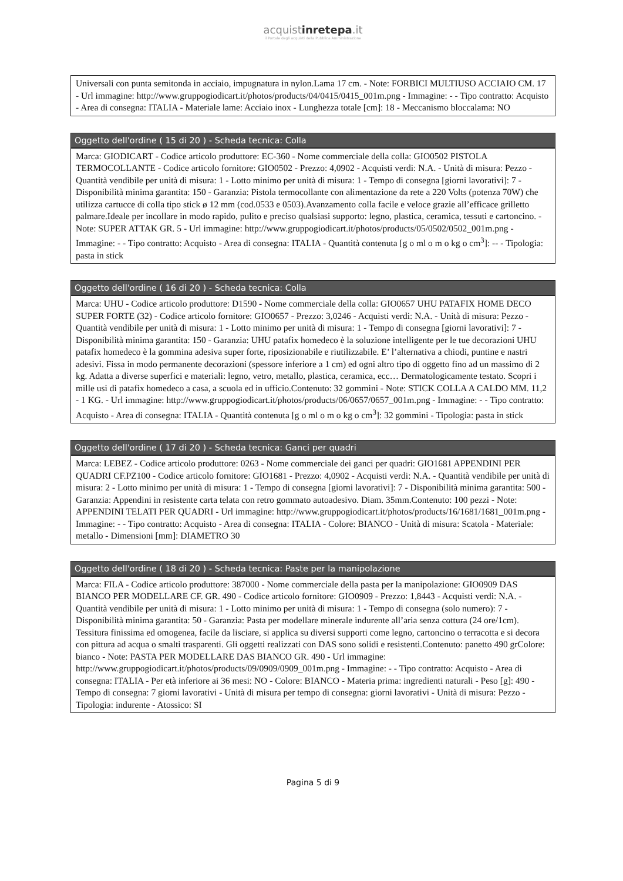acquistinretepa.it
il Portale degli acquisti della Pubblica Amministrazione
Universali con punta semitonda in acciaio, impugnatura in nylon.Lama 17 cm. - Note: FORBICI MULTIUSO ACCIAIO CM. 17 - Url immagine: http://www.gruppogiodicart.it/photos/products/04/0415/0415_001m.png - Immagine: - - Tipo contratto: Acquisto - Area di consegna: ITALIA - Materiale lame: Acciaio inox - Lunghezza totale [cm]: 18 - Meccanismo bloccalama: NO
Oggetto dell'ordine ( 15 di 20 ) - Scheda tecnica: Colla
Marca: GIODICART - Codice articolo produttore: EC-360 - Nome commerciale della colla: GIO0502 PISTOLA TERMOCOLLANTE - Codice articolo fornitore: GIO0502 - Prezzo: 4,0902 - Acquisti verdi: N.A. - Unità di misura: Pezzo - Quantità vendibile per unità di misura: 1 - Lotto minimo per unità di misura: 1 - Tempo di consegna [giorni lavorativi]: 7 - Disponibilità minima garantita: 150 - Garanzia: Pistola termocollante con alimentazione da rete a 220 Volts (potenza 70W) che utilizza cartucce di colla tipo stick ø 12 mm (cod.0533 e 0503).Avanzamento colla facile e veloce grazie all’efficace grilletto palmare.Ideale per incollare in modo rapido, pulito e preciso qualsiasi supporto: legno, plastica, ceramica, tessuti e cartoncino. - Note: SUPER ATTAK GR. 5 - Url immagine: http://www.gruppogiodicart.it/photos/products/05/0502/0502_001m.png - Immagine: - - Tipo contratto: Acquisto - Area di consegna: ITALIA - Quantità contenuta [g o ml o m o kg o cm<sup>3</sup>]: -- - Tipologia: pasta in stick
Oggetto dell'ordine ( 16 di 20 ) - Scheda tecnica: Colla
Marca: UHU - Codice articolo produttore: D1590 - Nome commerciale della colla: GIO0657 UHU PATAFIX HOME DECO SUPER FORTE (32) - Codice articolo fornitore: GIO0657 - Prezzo: 3,0246 - Acquisti verdi: N.A. - Unità di misura: Pezzo - Quantità vendibile per unità di misura: 1 - Lotto minimo per unità di misura: 1 - Tempo di consegna [giorni lavorativi]: 7 - Disponibilità minima garantita: 150 - Garanzia: UHU patafix homedeco è la soluzione intelligente per le tue decorazioni UHU patafix homedeco è la gommina adesiva super forte, riposizionabile e riutilizzabile. E’ l’alternativa a chiodi, puntine e nastri adesivi. Fissa in modo permanente decorazioni (spessore inferiore a 1 cm) ed ogni altro tipo di oggetto fino ad un massimo di 2 kg. Adatta a diverse superfici e materiali: legno, vetro, metallo, plastica, ceramica, ecc… Dermatologicamente testato. Scopri i mille usi di patafix homedeco a casa, a scuola ed in ufficio.Contenuto: 32 gommini - Note: STICK COLLA A CALDO MM. 11,2 - 1 KG. - Url immagine: http://www.gruppogiodicart.it/photos/products/06/0657/0657_001m.png - Immagine: - - Tipo contratto: Acquisto - Area di consegna: ITALIA - Quantità contenuta [g o ml o m o kg o cm<sup>3</sup>]: 32 gommini - Tipologia: pasta in stick
Oggetto dell'ordine ( 17 di 20 ) - Scheda tecnica: Ganci per quadri
Marca: LEBEZ - Codice articolo produttore: 0263 - Nome commerciale dei ganci per quadri: GIO1681 APPENDINI PER QUADRI CF.PZ100 - Codice articolo fornitore: GIO1681 - Prezzo: 4,0902 - Acquisti verdi: N.A. - Quantità vendibile per unità di misura: 2 - Lotto minimo per unità di misura: 1 - Tempo di consegna [giorni lavorativi]: 7 - Disponibilità minima garantita: 500 - Garanzia: Appendini in resistente carta telata con retro gommato autoadesivo. Diam. 35mm.Contenuto: 100 pezzi - Note: APPENDINI TELATI PER QUADRI - Url immagine: http://www.gruppogiodicart.it/photos/products/16/1681/1681_001m.png - Immagine: - - Tipo contratto: Acquisto - Area di consegna: ITALIA - Colore: BIANCO - Unità di misura: Scatola - Materiale: metallo - Dimensioni [mm]: DIAMETRO 30
Oggetto dell'ordine ( 18 di 20 ) - Scheda tecnica: Paste per la manipolazione
Marca: FILA - Codice articolo produttore: 387000 - Nome commerciale della pasta per la manipolazione: GIO0909 DAS BIANCO PER MODELLARE CF. GR. 490 - Codice articolo fornitore: GIO0909 - Prezzo: 1,8443 - Acquisti verdi: N.A. - Quantità vendibile per unità di misura: 1 - Lotto minimo per unità di misura: 1 - Tempo di consegna (solo numero): 7 - Disponibilità minima garantita: 50 - Garanzia: Pasta per modellare minerale indurente all’aria senza cottura (24 ore/1cm). Tessitura finissima ed omogenea, facile da lisciare, si applica su diversi supporti come legno, cartoncino o terracotta e si decora con pittura ad acqua o smalti trasparenti. Gli oggetti realizzati con DAS sono solidi e resistenti.Contenuto: panetto 490 grColore: bianco - Note: PASTA PER MODELLARE DAS BIANCO GR. 490 - Url immagine: http://www.gruppogiodicart.it/photos/products/09/0909/0909_001m.png - Immagine: - - Tipo contratto: Acquisto - Area di consegna: ITALIA - Per età inferiore ai 36 mesi: NO - Colore: BIANCO - Materia prima: ingredienti naturali - Peso [g]: 490 - Tempo di consegna: 7 giorni lavorativi - Unità di misura per tempo di consegna: giorni lavorativi - Unità di misura: Pezzo - Tipologia: indurente - Atossico: SI
Pagina 5 di 9